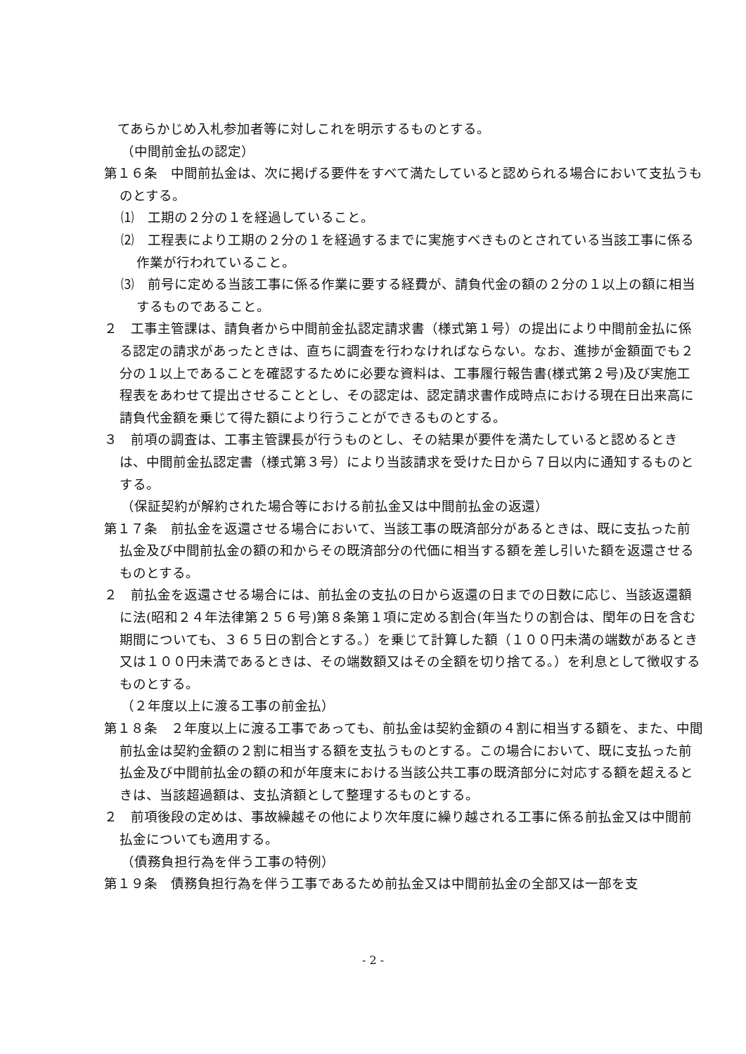てあらかじめ入札参加者等に対しこれを明示するものとする。
（中間前金払の認定）
第１６条　中間前払金は、次に掲げる要件をすべて満たしていると認められる場合において支払うものとする。
⑴　工期の２分の１を経過していること。
⑵　工程表により工期の２分の１を経過するまでに実施すべきものとされている当該工事に係る作業が行われていること。
⑶　前号に定める当該工事に係る作業に要する経費が、請負代金の額の２分の１以上の額に相当するものであること。
２　工事主管課は、請負者から中間前金払認定請求書（様式第１号）の提出により中間前金払に係る認定の請求があったときは、直ちに調査を行わなければならない。なお、進捗が金額面でも２分の１以上であることを確認するために必要な資料は、工事履行報告書(様式第２号)及び実施工程表をあわせて提出させることとし、その認定は、認定請求書作成時点における現在日出来高に請負代金額を乗じて得た額により行うことができるものとする。
３　前項の調査は、工事主管課長が行うものとし、その結果が要件を満たしていると認めるときは、中間前金払認定書（様式第３号）により当該請求を受けた日から７日以内に通知するものとする。
（保証契約が解約された場合等における前払金又は中間前払金の返還）
第１７条　前払金を返還させる場合において、当該工事の既済部分があるときは、既に支払った前払金及び中間前払金の額の和からその既済部分の代価に相当する額を差し引いた額を返還させるものとする。
２　前払金を返還させる場合には、前払金の支払の日から返還の日までの日数に応じ、当該返還額に法(昭和２４年法律第２５６号)第８条第１項に定める割合(年当たりの割合は、閏年の日を含む期間についても、３６５日の割合とする。）を乗じて計算した額（１００円未満の端数があるとき又は１００円未満であるときは、その端数額又はその全額を切り捨てる。）を利息として徴収するものとする。
（２年度以上に渡る工事の前金払）
第１８条　２年度以上に渡る工事であっても、前払金は契約金額の４割に相当する額を、また、中間前払金は契約金額の２割に相当する額を支払うものとする。この場合において、既に支払った前払金及び中間前払金の額の和が年度末における当該公共工事の既済部分に対応する額を超えるときは、当該超過額は、支払済額として整理するものとする。
２　前項後段の定めは、事故繰越その他により次年度に繰り越される工事に係る前払金又は中間前払金についても適用する。
（債務負担行為を伴う工事の特例）
第１９条　債務負担行為を伴う工事であるため前払金又は中間前払金の全部又は一部を支
- 2 -